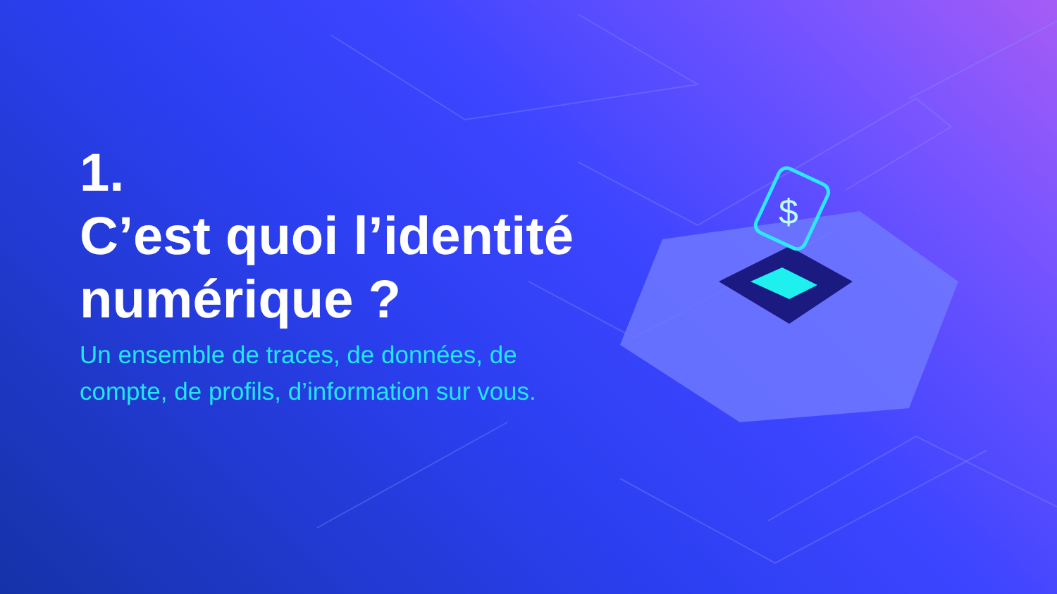$
1.
C’est quoi l’identité numérique ?
Un ensemble de traces, de données, de compte, de profils, d’information sur vous.